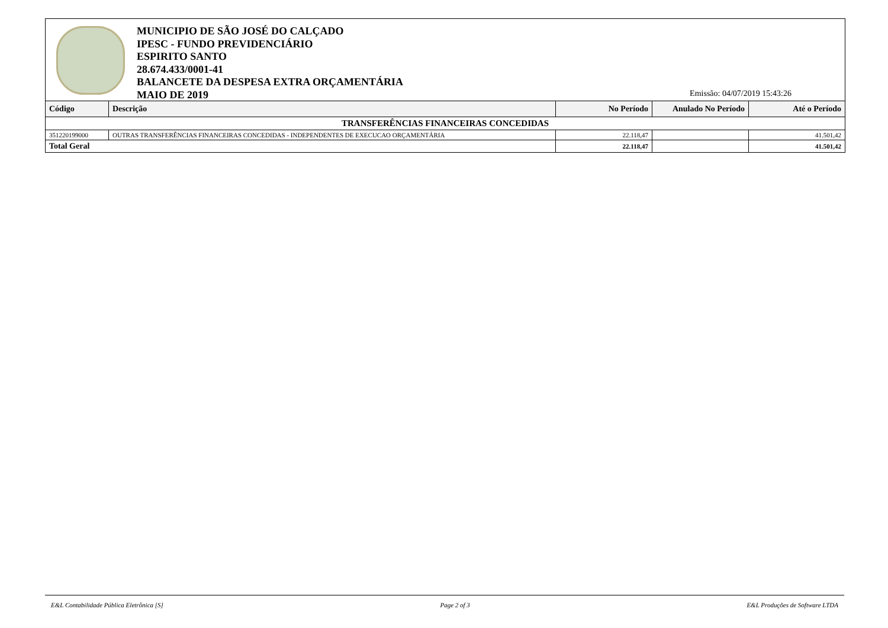MUNICIPIO DE SÃO JOSÉ DO CALÇADO
IPESC - FUNDO PREVIDENCIÁRIO
ESPIRITO SANTO
28.674.433/0001-41
BALANCETE DA DESPESA EXTRA ORÇAMENTÁRIA
MAIO DE 2019
Emissão: 04/07/2019 15:43:26
| Código | Descrição | No Período | Anulado No Período | Até o Período |
| --- | --- | --- | --- | --- |
| TRANSFERÊNCIAS FINANCEIRAS CONCEDIDAS | | | | |
| 351220199000 | OUTRAS TRANSFERÊNCIAS FINANCEIRAS CONCEDIDAS - INDEPENDENTES DE EXECUCAO ORÇAMENTÁRIA | 22.118,47 | | 41.501,42 |
| Total Geral | | 22.118,47 | | 41.501,42 |
E&L Contabilidade Pública Eletrônica [S] Page 2 of 3 E&L Produções de Software LTDA